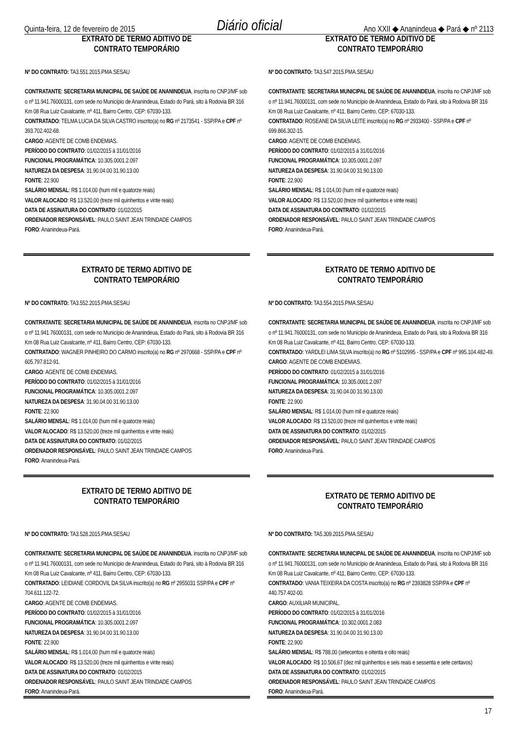Quinta-feira, 12 de fevereiro de 2015 Diário oficial Ano XXII ◆ Ananindeua ◆ Pará ◆ nº 2113
EXTRATO DE TERMO ADITIVO DE
CONTRATO TEMPORÁRIO
Nº DO CONTRATO: TA3.551.2015.PMA.SESAU
CONTRATANTE: SECRETARIA MUNICIPAL DE SAÚDE DE ANANINDEUA, inscrita no CNPJ/MF sob o nº 11.941.76000131, com sede no Município de Ananindeua, Estado do Pará, sito à Rodovia BR 316 Km 08 Rua Luiz Cavalcante, nº 411, Bairro Centro, CEP: 67030-133.
CONTRATADO: TELMA LUCIA DA SILVA CASTRO inscrito(a) no RG nº 2173541 - SSP/PA e CPF nº 393.702.402-68.
CARGO: AGENTE DE COMB ENDEMIAS.
PERÍODO DO CONTRATO: 01/02/2015 à 31/01/2016
FUNCIONAL PROGRAMÁTICA: 10.305.0001.2.097
NATUREZA DA DESPESA: 31.90.04.00 31.90.13.00
FONTE: 22.900
SALÁRIO MENSAL: R$ 1.014,00 (hum mil e quatorze reais)
VALOR ALOCADO: R$ 13.520,00 (treze mil quinhentos e vinte reais)
DATA DE ASSINATURA DO CONTRATO: 01/02/2015
ORDENADOR RESPONSÁVEL: PAULO SAINT JEAN TRINDADE CAMPOS
FORO: Ananindeua-Pará.
EXTRATO DE TERMO ADITIVO DE
CONTRATO TEMPORÁRIO
Nº DO CONTRATO: TA3.552.2015.PMA.SESAU
CONTRATANTE: SECRETARIA MUNICIPAL DE SAÚDE DE ANANINDEUA, inscrita no CNPJ/MF sob o nº 11.941.76000131, com sede no Município de Ananindeua, Estado do Pará, sito à Rodovia BR 316 Km 08 Rua Luiz Cavalcante, nº 411, Bairro Centro, CEP: 67030-133.
CONTRATADO: WAGNER PINHEIRO DO CARMO inscrito(a) no RG nº 2970668 - SSP/PA e CPF nº 605.797.812-91.
CARGO: AGENTE DE COMB ENDEMIAS.
PERÍODO DO CONTRATO: 01/02/2015 à 31/01/2016
FUNCIONAL PROGRAMÁTICA: 10.305.0001.2.097
NATUREZA DA DESPESA: 31.90.04.00 31.90.13.00
FONTE: 22.900
SALÁRIO MENSAL: R$ 1.014,00 (hum mil e quatorze reais)
VALOR ALOCADO: R$ 13.520,00 (treze mil quinhentos e vinte reais)
DATA DE ASSINATURA DO CONTRATO: 01/02/2015
ORDENADOR RESPONSÁVEL: PAULO SAINT JEAN TRINDADE CAMPOS
FORO: Ananindeua-Pará.
EXTRATO DE TERMO ADITIVO DE
CONTRATO TEMPORÁRIO
Nº DO CONTRATO: TA3.528.2015.PMA.SESAU
CONTRATANTE: SECRETARIA MUNICIPAL DE SAÚDE DE ANANINDEUA, inscrita no CNPJ/MF sob o nº 11.941.76000131, com sede no Município de Ananindeua, Estado do Pará, sito à Rodovia BR 316 Km 08 Rua Luiz Cavalcante, nº 411, Bairro Centro, CEP: 67030-133.
CONTRATADO: LEIDIANE CORDOVIL DA SILVA inscrito(a) no RG nº 2955031 SSP/PA e CPF nº 704.611.122-72.
CARGO: AGENTE DE COMB ENDEMIAS.
PERÍODO DO CONTRATO: 01/02/2015 à 31/01/2016
FUNCIONAL PROGRAMÁTICA: 10.305.0001.2.097
NATUREZA DA DESPESA: 31.90.04.00 31.90.13.00
FONTE: 22.900
SALÁRIO MENSAL: R$ 1.014,00 (hum mil e quatorze reais)
VALOR ALOCADO: R$ 13.520,00 (treze mil quinhentos e vinte reais)
DATA DE ASSINATURA DO CONTRATO: 01/02/2015
ORDENADOR RESPONSÁVEL: PAULO SAINT JEAN TRINDADE CAMPOS
FORO: Ananindeua-Pará.
EXTRATO DE TERMO ADITIVO DE
CONTRATO TEMPORÁRIO
Nº DO CONTRATO: TA3.547.2015.PMA.SESAU
CONTRATANTE: SECRETARIA MUNICIPAL DE SAÚDE DE ANANINDEUA, inscrita no CNPJ/MF sob o nº 11.941.76000131, com sede no Município de Ananindeua, Estado do Pará, sito à Rodovia BR 316 Km 08 Rua Luiz Cavalcante, nº 411, Bairro Centro, CEP: 67030-133.
CONTRATADO: ROSEANE DA SILVA LEITE inscrito(a) no RG nº 2933400 - SSP/PA e CPF nº 699.866.302-15.
CARGO: AGENTE DE COMB ENDEMIAS.
PERÍODO DO CONTRATO: 01/02/2015 à 31/01/2016
FUNCIONAL PROGRAMÁTICA: 10.305.0001.2.097
NATUREZA DA DESPESA: 31.90.04.00 31.90.13.00
FONTE: 22.900
SALÁRIO MENSAL: R$ 1.014,00 (hum mil e quatorze reais)
VALOR ALOCADO: R$ 13.520,00 (treze mil quinhentos e vinte reais)
DATA DE ASSINATURA DO CONTRATO: 01/02/2015
ORDENADOR RESPONSÁVEL: PAULO SAINT JEAN TRINDADE CAMPOS
FORO: Ananindeua-Pará.
EXTRATO DE TERMO ADITIVO DE
CONTRATO TEMPORÁRIO
Nº DO CONTRATO: TA3.554.2015.PMA.SESAU
CONTRATANTE: SECRETARIA MUNICIPAL DE SAÚDE DE ANANINDEUA, inscrita no CNPJ/MF sob o nº 11.941.76000131, com sede no Município de Ananindeua, Estado do Pará, sito à Rodovia BR 316 Km 08 Rua Luiz Cavalcante, nº 411, Bairro Centro, CEP: 67030-133.
CONTRATADO: YARDLEI LIMA SILVA inscrito(a) no RG nº 5102995 - SSP/PA e CPF nº 995.104.482-49.
CARGO: AGENTE DE COMB ENDEMIAS.
PERÍODO DO CONTRATO: 01/02/2015 à 31/01/2016
FUNCIONAL PROGRAMÁTICA: 10.305.0001.2.097
NATUREZA DA DESPESA: 31.90.04.00 31.90.13.00
FONTE: 22.900
SALÁRIO MENSAL: R$ 1.014,00 (hum mil e quatorze reais)
VALOR ALOCADO: R$ 13.520,00 (treze mil quinhentos e vinte reais)
DATA DE ASSINATURA DO CONTRATO: 01/02/2015
ORDENADOR RESPONSÁVEL: PAULO SAINT JEAN TRINDADE CAMPOS
FORO: Ananindeua-Pará.
EXTRATO DE TERMO ADITIVO DE
CONTRATO TEMPORÁRIO
Nº DO CONTRATO: TA5.309.2015.PMA.SESAU
CONTRATANTE: SECRETARIA MUNICIPAL DE SAÚDE DE ANANINDEUA, inscrita no CNPJ/MF sob o nº 11.941.76000131, com sede no Município de Ananindeua, Estado do Pará, sito à Rodovia BR 316 Km 08 Rua Luiz Cavalcante, nº 411, Bairro Centro, CEP: 67030-133.
CONTRATADO: VANIA TEIXEIRA DA COSTA inscrito(a) no RG nº 2393828 SSP/PA e CPF nº 440.757.402-00.
CARGO: AUXILIAR MUNICIPAL.
PERÍODO DO CONTRATO: 01/02/2015 à 31/01/2016
FUNCIONAL PROGRAMÁTICA: 10.302.0001.2.083
NATUREZA DA DESPESA: 31.90.04.00 31.90.13.00
FONTE: 22.900
SALÁRIO MENSAL: R$ 788,00 (setecentos e oitenta e oito reais)
VALOR ALOCADO: R$ 10.506,67 (dez mil quinhentos e seis reais e sessenta e sete centavos)
DATA DE ASSINATURA DO CONTRATO: 01/02/2015
ORDENADOR RESPONSÁVEL: PAULO SAINT JEAN TRINDADE CAMPOS
FORO: Ananindeua-Pará.
17